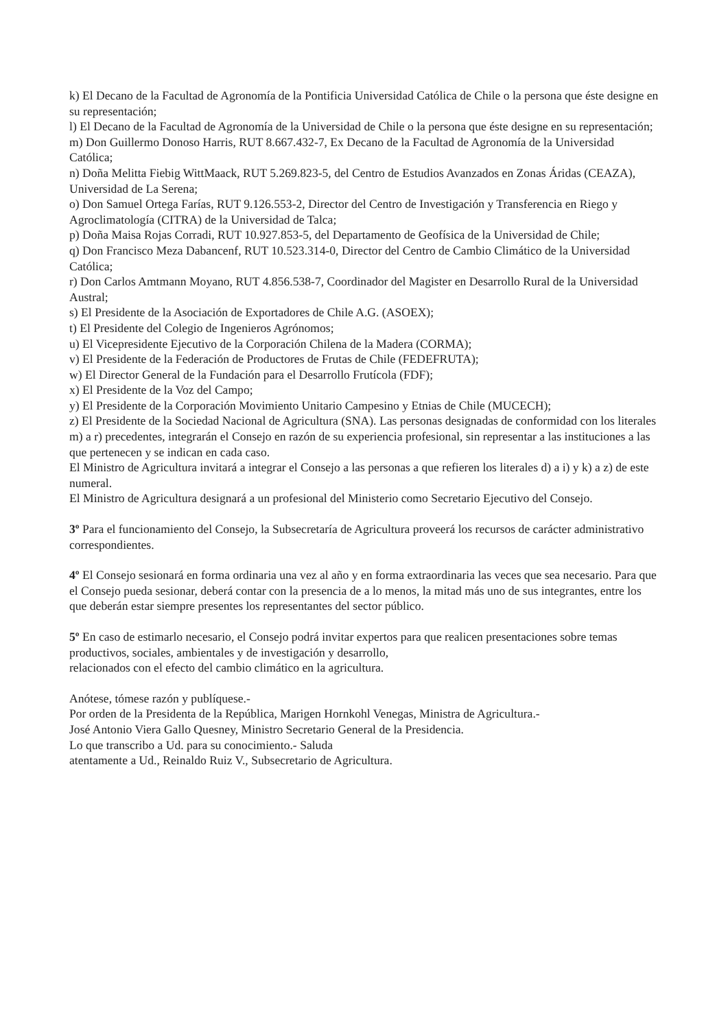k) El Decano de la Facultad de Agronomía de la Pontificia Universidad Católica de Chile o la persona que éste designe en su representación;
l) El Decano de la Facultad de Agronomía de la Universidad de Chile o la persona que éste designe en su representación;
m) Don Guillermo Donoso Harris, RUT 8.667.432-7, Ex Decano de la Facultad de Agronomía de la Universidad Católica;
n) Doña Melitta Fiebig WittMaack, RUT 5.269.823-5, del Centro de Estudios Avanzados en Zonas Áridas (CEAZA), Universidad de La Serena;
o) Don Samuel Ortega Farías, RUT 9.126.553-2, Director del Centro de Investigación y Transferencia en Riego y Agroclimatología (CITRA) de la Universidad de Talca;
p) Doña Maisa Rojas Corradi, RUT 10.927.853-5, del Departamento de Geofísica de la Universidad de Chile;
q) Don Francisco Meza Dabancenf, RUT 10.523.314-0, Director del Centro de Cambio Climático de la Universidad Católica;
r) Don Carlos Amtmann Moyano, RUT 4.856.538-7, Coordinador del Magister en Desarrollo Rural de la Universidad Austral;
s) El Presidente de la Asociación de Exportadores de Chile A.G. (ASOEX);
t) El Presidente del Colegio de Ingenieros Agrónomos;
u) El Vicepresidente Ejecutivo de la Corporación Chilena de la Madera (CORMA);
v) El Presidente de la Federación de Productores de Frutas de Chile (FEDEFRUTA);
w) El Director General de la Fundación para el Desarrollo Frutícola (FDF);
x) El Presidente de la Voz del Campo;
y) El Presidente de la Corporación Movimiento Unitario Campesino y Etnias de Chile (MUCECH);
z) El Presidente de la Sociedad Nacional de Agricultura (SNA). Las personas designadas de conformidad con los literales
m) a r) precedentes, integrarán el Consejo en razón de su experiencia profesional, sin representar a las instituciones a las que pertenecen y se indican en cada caso.
El Ministro de Agricultura invitará a integrar el Consejo a las personas a que refieren los literales d) a i) y k) a z) de este numeral.
El Ministro de Agricultura designará a un profesional del Ministerio como Secretario Ejecutivo del Consejo.
3º Para el funcionamiento del Consejo, la Subsecretaría de Agricultura proveerá los recursos de carácter administrativo correspondientes.
4º El Consejo sesionará en forma ordinaria una vez al año y en forma extraordinaria las veces que sea necesario. Para que el Consejo pueda sesionar, deberá contar con la presencia de a lo menos, la mitad más uno de sus integrantes, entre los que deberán estar siempre presentes los representantes del sector público.
5º En caso de estimarlo necesario, el Consejo podrá invitar expertos para que realicen presentaciones sobre temas productivos, sociales, ambientales y de investigación y desarrollo,
relacionados con el efecto del cambio climático en la agricultura.
Anótese, tómese razón y publíquese.-
Por orden de la Presidenta de la República, Marigen Hornkohl Venegas, Ministra de Agricultura.-
José Antonio Viera Gallo Quesney, Ministro Secretario General de la Presidencia.
Lo que transcribo a Ud. para su conocimiento.- Saluda
atentamente a Ud., Reinaldo Ruiz V., Subsecretario de Agricultura.